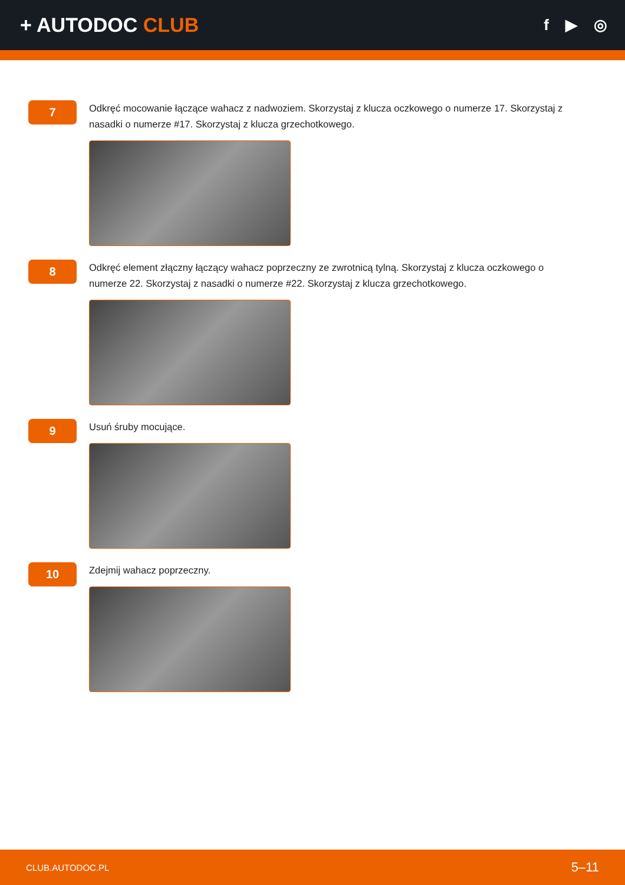+ AUTODOC CLUB
f ▶ ◎
7
Odkręć mocowanie łączące wahacz z nadwoziem. Skorzystaj z klucza oczkowego o numerze 17. Skorzystaj z nasadki o numerze #17. Skorzystaj z klucza grzechotkowego.
8
Odkręć element złączny łączący wahacz poprzeczny ze zwrotnicą tylną. Skorzystaj z klucza oczkowego o numerze 22. Skorzystaj z nasadki o numerze #22. Skorzystaj z klucza grzechotkowego.
9
Usuń śruby mocujące.
10
Zdejmij wahacz poprzeczny.
CLUB.AUTODOC.PL 5–11